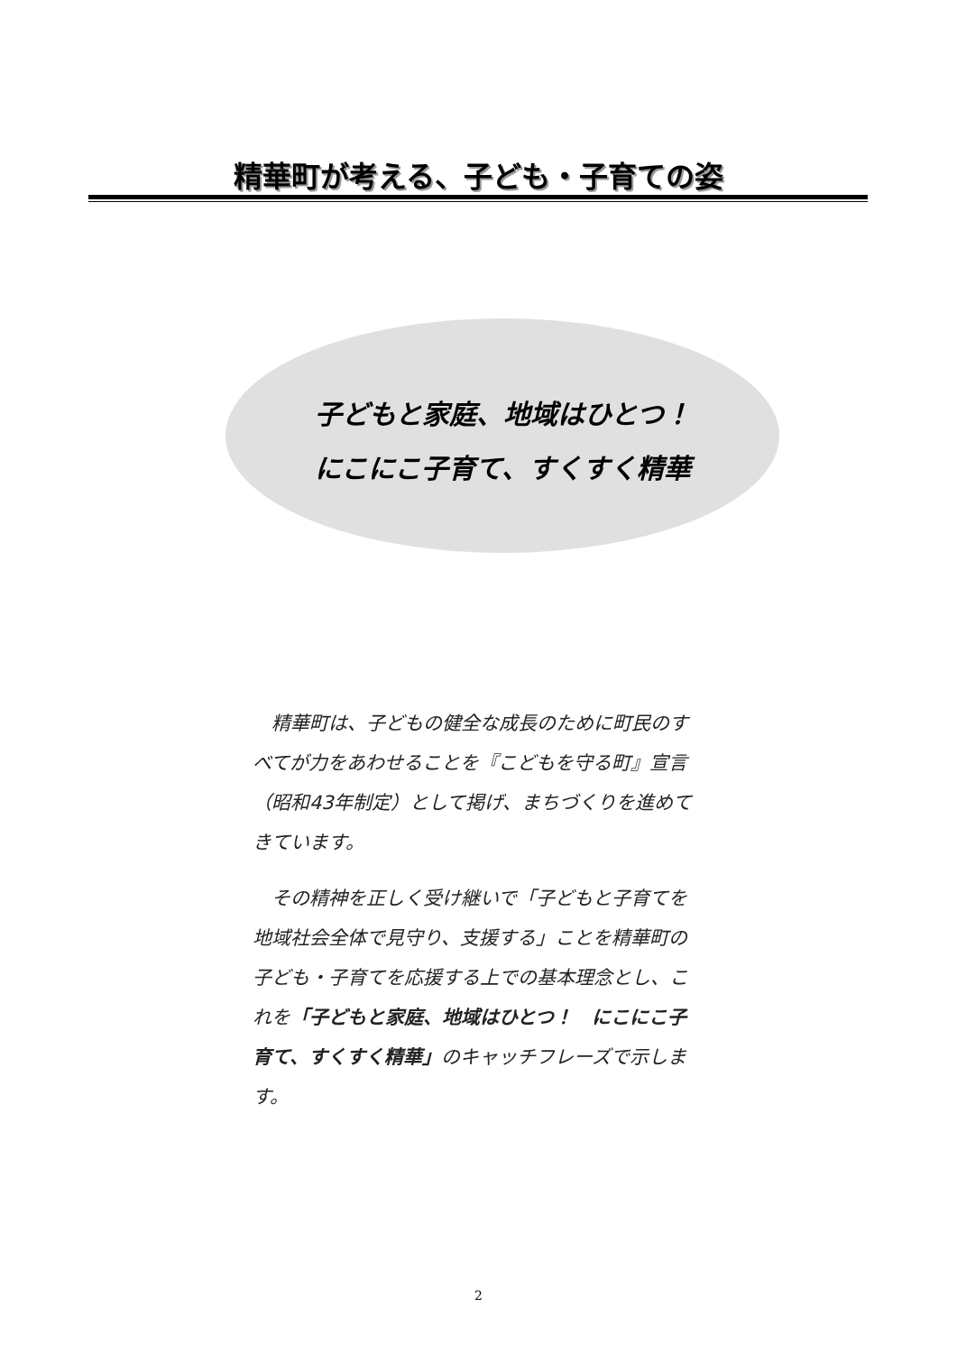精華町が考える、子ども・子育ての姿
子どもと家庭、地域はひとつ！
にこにこ子育て、すくすく精華
精華町は、子どもの健全な成長のために町民のすべてが力をあわせることを『こどもを守る町』宣言（昭和43年制定）として掲げ、まちづくりを進めてきています。
その精神を正しく受け継いで「子どもと子育てを地域社会全体で見守り、支援する」ことを精華町の子ども・子育てを応援する上での基本理念とし、これを「子どもと家庭、地域はひとつ！　にこにこ子育て、すくすく精華」のキャッチフレーズで示します。
2